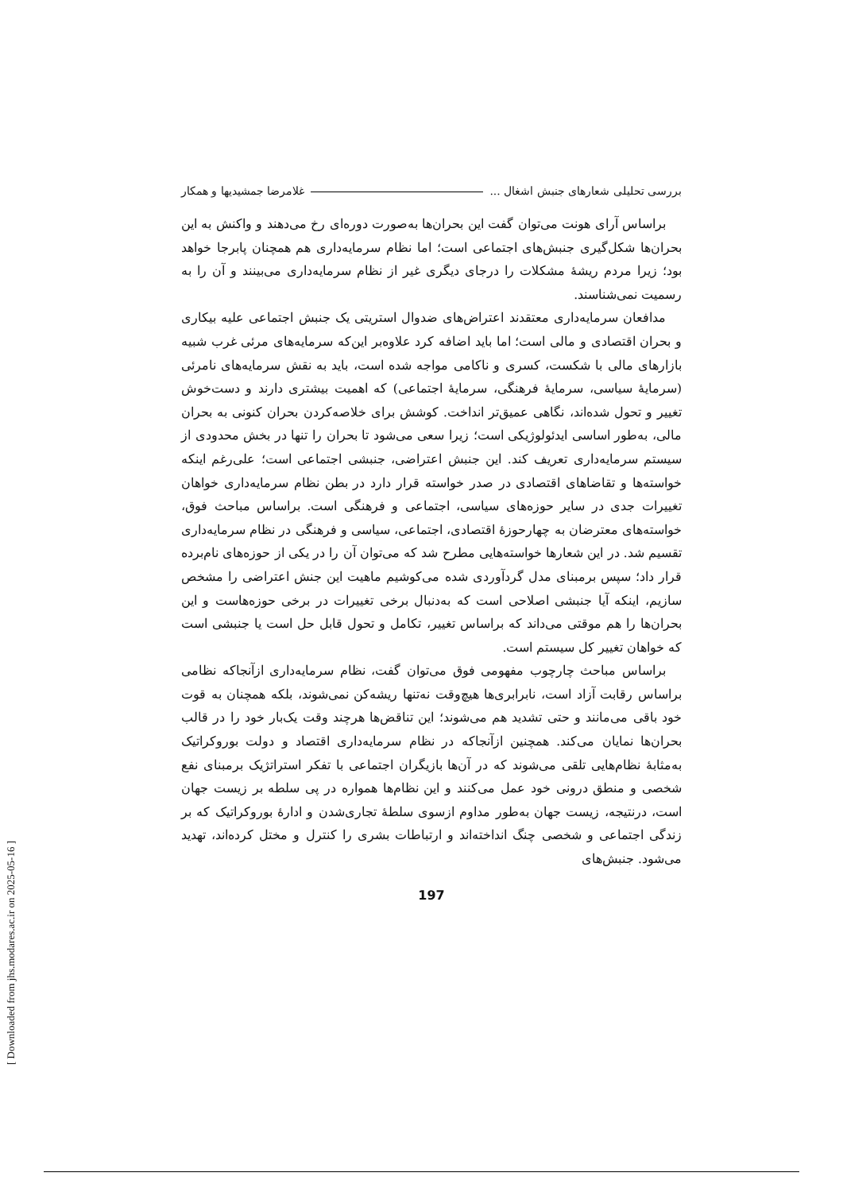[ Downloaded from jhs.modares.ac.ir on 2025-05-16 ]
بررسی تحلیلی شعارهای جنبش اشغال ... غلامرضا جمشیدیها و همکار
براساس آرای هونت می‌توان گفت این بحران‌ها به‌صورت دوره‌ای رخ می‌دهند و واکنش به این بحران‌ها شکل‌گیری جنبش‌های اجتماعی است؛ اما نظام سرمایه‌داری هم همچنان پابرجا خواهد بود؛ زیرا مردم ریشهٔ مشکلات را درجای دیگری غیر از نظام سرمایه‌داری می‌بینند و آن را به رسمیت نمی‌شناسند.
مدافعان سرمایه‌داری معتقدند اعتراض‌های ضدوال استریتی یک جنبش اجتماعی علیه بیکاری و بحران اقتصادی و مالی است؛ اما باید اضافه کرد علاوه‌بر این‌که سرمایه‌های مرئی غرب شبیه بازارهای مالی با شکست، کسری و ناکامی مواجه شده است، باید به نقش سرمایه‌های نامرئی (سرمایهٔ سیاسی، سرمایهٔ فرهنگی، سرمایهٔ اجتماعی) که اهمیت بیشتری دارند و دست‌خوش تغییر و تحول شده‌اند، نگاهی عمیق‌تر انداخت. کوشش برای خلاصه‌کردن بحران کنونی به بحران مالی، به‌طور اساسی ایدئولوژیکی است؛ زیرا سعی می‌شود تا بحران را تنها در بخش محدودی از سیستم سرمایه‌داری تعریف کند. این جنبش اعتراضی، جنبشی اجتماعی است؛ علی‌رغم اینکه خواسته‌ها و تقاضاهای اقتصادی در صدر خواسته قرار دارد در بطن نظام سرمایه‌داری خواهان تغییرات جدی در سایر حوزه‌های سیاسی، اجتماعی و فرهنگی است. براساس مباحث فوق، خواسته‌های معترضان به چهارحوزهٔ اقتصادی، اجتماعی، سیاسی و فرهنگی در نظام سرمایه‌داری تقسیم شد. در این شعارها خواسته‌هایی مطرح شد که می‌توان آن را در یکی از حوزه‌های نام‌برده قرار داد؛ سپس برمبنای مدل گردآوردی شده می‌کوشیم ماهیت این جنش اعتراضی را مشخص سازیم، اینکه آیا جنبشی اصلاحی است که به‌دنبال برخی تغییرات در برخی حوزه‌هاست و این بحران‌ها را هم موقتی می‌داند که براساس تغییر، تکامل و تحول قابل حل است یا جنبشی است که خواهان تغییر کل سیستم است.
براساس مباحث چارچوب مفهومی فوق می‌توان گفت، نظام سرمایه‌داری ازآنجاکه نظامی براساس رقابت آزاد است، نابرابری‌ها هیچ‌وقت نه‌تنها ریشه‌کن نمی‌شوند، بلکه همچنان به قوت خود باقی می‌مانند و حتی تشدید هم می‌شوند؛ این تناقض‌ها هرچند وقت یک‌بار خود را در قالب بحران‌ها نمایان می‌کند. همچنین ازآنجاکه در نظام سرمایه‌داری اقتصاد و دولت بوروکراتیک به‌مثابهٔ نظام‌هایی تلقی می‌شوند که در آن‌ها بازیگران اجتماعی با تفکر استراتژیک برمبنای نفع شخصی و منطق درونی خود عمل می‌کنند و این نظام‌ها همواره در پی سلطه بر زیست جهان است، درنتیجه، زیست جهان به‌طور مداوم ازسوی سلطهٔ تجاری‌شدن و ادارهٔ بوروکراتیک که بر زندگی اجتماعی و شخصی چنگ انداخته‌اند و ارتباطات بشری را کنترل و مختل کرده‌اند، تهدید می‌شود. جنبش‌های
197